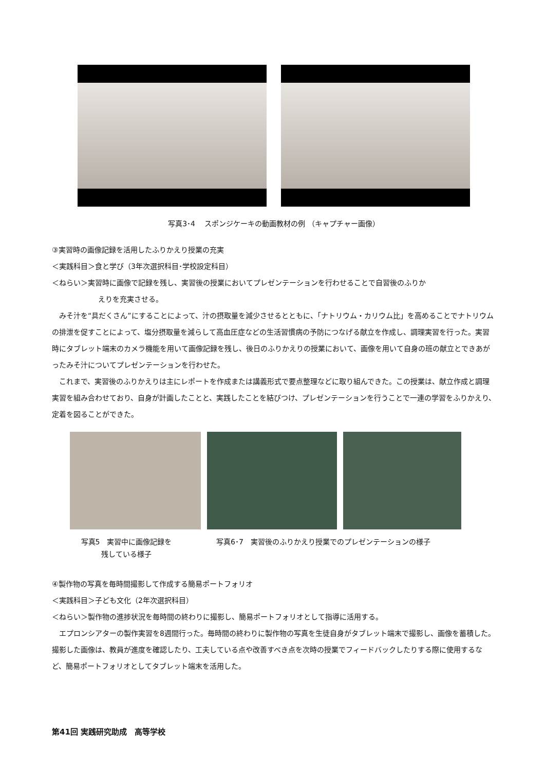写真3･4　 スポンジケーキの動画教材の例 （キャプチャー画像）
③実習時の画像記録を活用したふりかえり授業の充実
＜実践科目＞食と学び（3年次選択科目･学校設定科目）
＜ねらい＞実習時に画像で記録を残し、実習後の授業においてプレゼンテーションを行わせることで自習後のふりか
えりを充実させる。
　みそ汁を“具だくさん”にすることによって、汁の摂取量を減少させるとともに、「ナトリウム・カリウム比」を高めることでナトリウムの排泄を促すことによって、塩分摂取量を減らして高血圧症などの生活習慣病の予防につなげる献立を作成し、調理実習を行った。実習時にタブレット端末のカメラ機能を用いて画像記録を残し、後日のふりかえりの授業において、画像を用いて自身の班の献立とできあがったみそ汁についてプレゼンテーションを行わせた。
　これまで、実習後のふりかえりは主にレポートを作成または講義形式で要点整理などに取り組んできた。この授業は、献立作成と調理実習を組み合わせており、自身が計画したことと、実践したことを結びつけ、プレゼンテーションを行うことで一連の学習をふりかえり、定着を図ることができた。
写真5　実習中に画像記録を
残している様子
写真6･7　実習後のふりかえり授業でのプレゼンテーションの様子
④製作物の写真を毎時間撮影して作成する簡易ポートフォリオ
＜実践科目＞子ども文化（2年次選択科目）
＜ねらい＞製作物の進捗状況を毎時間の終わりに撮影し、簡易ポートフォリオとして指導に活用する。
　エプロンシアターの製作実習を8週間行った。毎時間の終わりに製作物の写真を生徒自身がタブレット端末で撮影し、画像を蓄積した。撮影した画像は、教員が進度を確認したり、工夫している点や改善すべき点を次時の授業でフィードバックしたりする際に使用するなど、簡易ポートフォリオとしてタブレット端末を活用した。
第41回 実践研究助成　高等学校